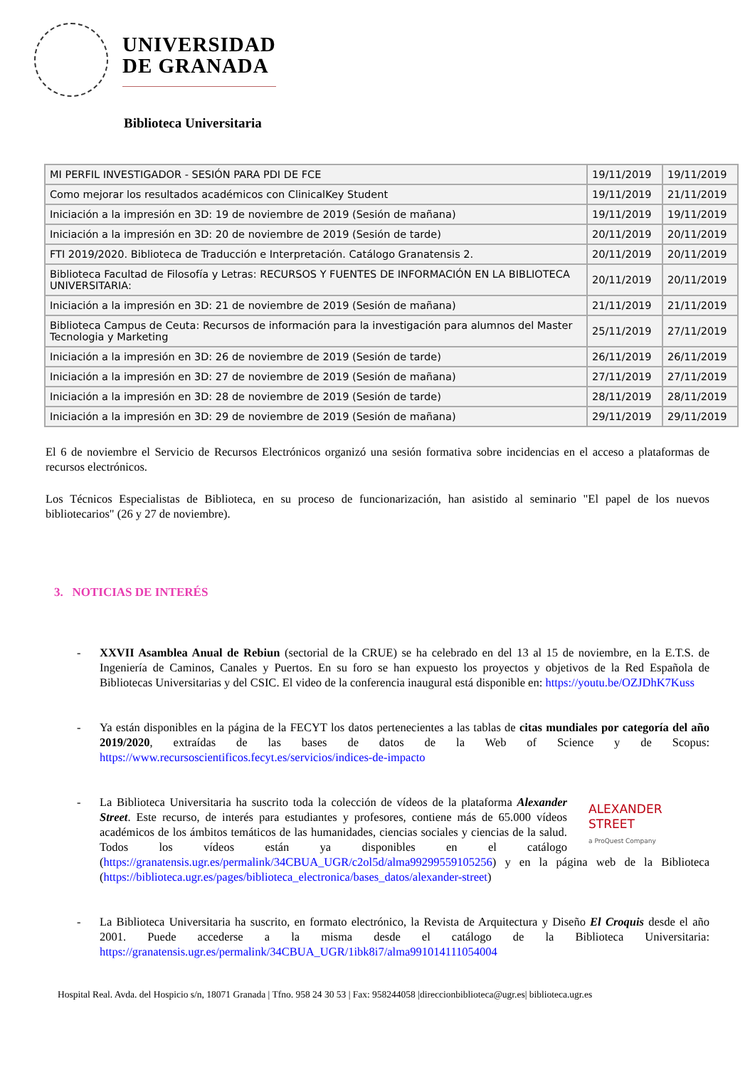UNIVERSIDAD
DE GRANADA
Biblioteca Universitaria
| MI PERFIL INVESTIGADOR - SESIÓN PARA PDI DE FCE | 19/11/2019 | 19/11/2019 |
| Como mejorar los resultados académicos con ClinicalKey Student | 19/11/2019 | 21/11/2019 |
| Iniciación a la impresión en 3D: 19 de noviembre de 2019 (Sesión de mañana) | 19/11/2019 | 19/11/2019 |
| Iniciación a la impresión en 3D: 20 de noviembre de 2019 (Sesión de tarde) | 20/11/2019 | 20/11/2019 |
| FTI 2019/2020. Biblioteca de Traducción e Interpretación. Catálogo Granatensis 2. | 20/11/2019 | 20/11/2019 |
| Biblioteca Facultad de Filosofía y Letras: RECURSOS Y FUENTES DE INFORMACIÓN EN LA BIBLIOTECA UNIVERSITARIA: | 20/11/2019 | 20/11/2019 |
| Iniciación a la impresión en 3D: 21 de noviembre de 2019 (Sesión de mañana) | 21/11/2019 | 21/11/2019 |
| Biblioteca Campus de Ceuta: Recursos de información para la investigación para alumnos del Master Tecnologia y Marketing | 25/11/2019 | 27/11/2019 |
| Iniciación a la impresión en 3D: 26 de noviembre de 2019 (Sesión de tarde) | 26/11/2019 | 26/11/2019 |
| Iniciación a la impresión en 3D: 27 de noviembre de 2019 (Sesión de mañana) | 27/11/2019 | 27/11/2019 |
| Iniciación a la impresión en 3D: 28 de noviembre de 2019 (Sesión de tarde) | 28/11/2019 | 28/11/2019 |
| Iniciación a la impresión en 3D: 29 de noviembre de 2019 (Sesión de mañana) | 29/11/2019 | 29/11/2019 |
El 6 de noviembre el Servicio de Recursos Electrónicos organizó una sesión formativa sobre incidencias en el acceso a plataformas de recursos electrónicos.
Los Técnicos Especialistas de Biblioteca, en su proceso de funcionarización, han asistido al seminario "El papel de los nuevos bibliotecarios" (26 y 27 de noviembre).
3. NOTICIAS DE INTERÉS
- XXVII Asamblea Anual de Rebiun (sectorial de la CRUE) se ha celebrado en del 13 al 15 de noviembre, en la E.T.S. de Ingeniería de Caminos, Canales y Puertos. En su foro se han expuesto los proyectos y objetivos de la Red Española de Bibliotecas Universitarias y del CSIC. El video de la conferencia inaugural está disponible en: https://youtu.be/OZJDhK7Kuss
- Ya están disponibles en la página de la FECYT los datos pertenecientes a las tablas de citas mundiales por categoría del año 2019/2020, extraídas de las bases de datos de la Web of Science y de Scopus: https://www.recursoscientificos.fecyt.es/servicios/indices-de-impacto
- ALEXANDER
STREET
a ProQuest Company La Biblioteca Universitaria ha suscrito toda la colección de vídeos de la plataforma Alexander Street. Este recurso, de interés para estudiantes y profesores, contiene más de 65.000 vídeos académicos de los ámbitos temáticos de las humanidades, ciencias sociales y ciencias de la salud. Todos los vídeos están ya disponibles en el catálogo (https://granatensis.ugr.es/permalink/34CBUA_UGR/c2ol5d/alma99299559105256) y en la página web de la Biblioteca (https://biblioteca.ugr.es/pages/biblioteca_electronica/bases_datos/alexander-street)
- La Biblioteca Universitaria ha suscrito, en formato electrónico, la Revista de Arquitectura y Diseño El Croquis desde el año 2001. Puede accederse a la misma desde el catálogo de la Biblioteca Universitaria: https://granatensis.ugr.es/permalink/34CBUA_UGR/1ibk8i7/alma991014111054004
Hospital Real. Avda. del Hospicio s/n, 18071 Granada | Tfno. 958 24 30 53 | Fax: 958244058 |direccionbiblioteca@ugr.es| biblioteca.ugr.es